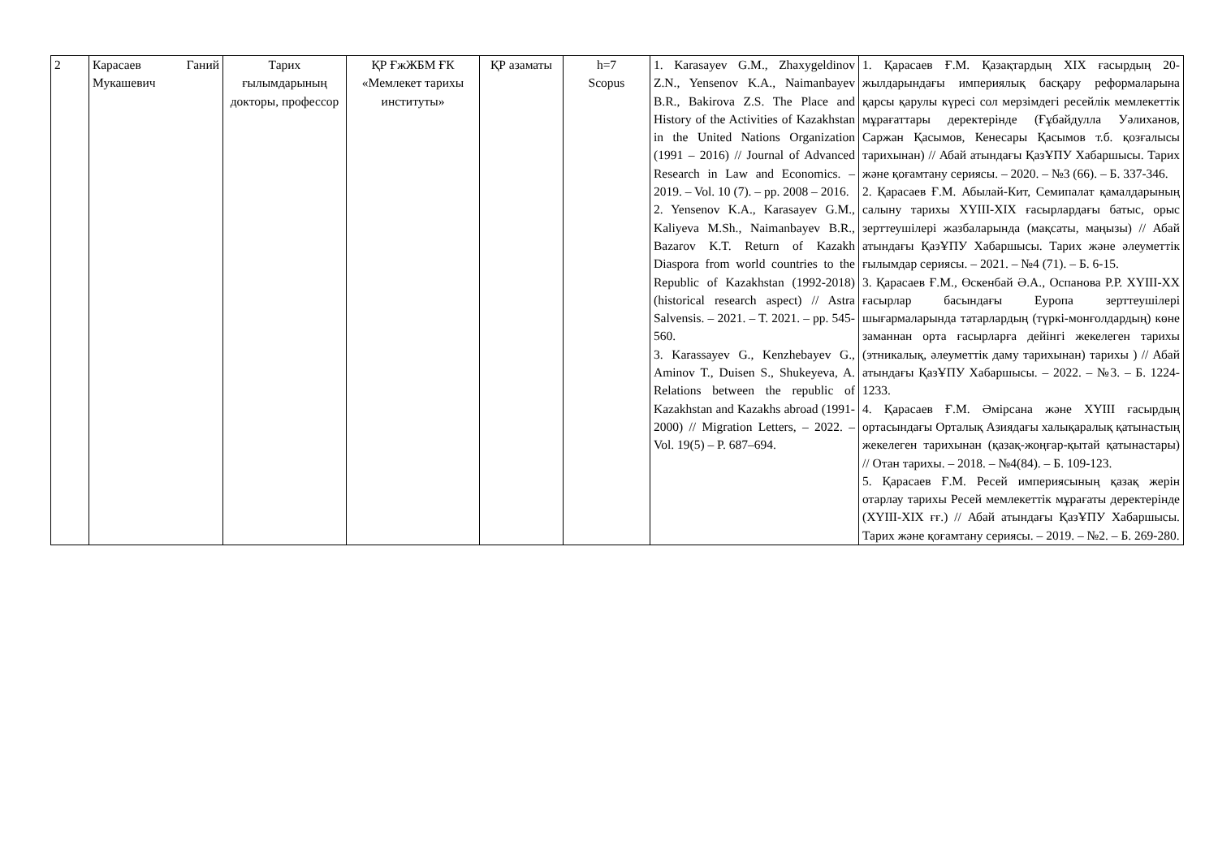| 2 | Карасаев Ганий Мукашевич | Тарих ғылымдарының докторы, профессор | ҚР ҒжЖБМ ҒК «Мемлекет тарихы институты» | ҚР азаматы | h=7 Scopus | 1. Karasayev G.M., Zhaxygeldinov Z.N., Yensenov K.A., Naimanbayev B.R., Bakirova Z.S. The Place and History of the Activities of Kazakhstan in the United Nations Organization (1991 – 2016) // Journal of Advanced Research in Law and Economics. – 2019. – Vol. 10 (7). – pp. 2008 – 2016. 2. Yensenov K.A., Karasayev G.M., Kaliyeva M.Sh., Naimanbayev B.R., Bazarov K.T. Return of Kazakh Diaspora from world countries to the Republic of Kazakhstan (1992-2018) (historical research aspect) // Astra Salvensis. – 2021. – T. 2021. – pp. 545-560. 3. Karassayev G., Kenzhebayev G., Aminov T., Duisen S., Shukeyeva, A. Relations between the republic of Kazakhstan and Kazakhs abroad (1991-2000) // Migration Letters, – 2022. – Vol. 19(5) – P. 687–694. | 1. Қарасаев Ғ.М. Қазақтардың XIX ғасырдың 20-жылдарындағы империялық басқару реформаларына қарсы қарулы күресі сол мерзімдегі ресейлік мемлекеттік мұрағаттары деректерінде (Ғұбайдулла Уәлиханов, Саржан Қасымов, Кенесары Қасымов т.б. қозғалысы тарихынан) // Абай атындағы ҚазҰПУ Хабаршысы. Тарих және қоғамтану сериясы. – 2020. – №3 (66). – Б. 337-346. 2. Қарасаев Ғ.М. Абылай-Кит, Семипалат қамалдарының салыну тарихы XYIII-XIX ғасырлардағы батыс, орыс зерттеушілері жазбаларында (мақсаты, маңызы) // Абай атындағы ҚазҰПУ Хабаршысы. Тарих және әлеуметтік ғылымдар сериясы. – 2021. – №4 (71). – Б. 6-15. 3. Қарасаев Ғ.М., Өскенбай Ә.А., Оспанова Р.Р. XYIII-XX ғасырлар басындағы Еуропа зерттеушілері шығармаларында татарлардың (түркі-монғолдардың) көне заманнан орта ғасырларға дейінгі жекелеген тарихы (этникалық, әлеуметтік даму тарихынан) тарихы ) // Абай атындағы ҚазҰПУ Хабаршысы. – 2022. – №3. – Б. 1224-1233. 4. Қарасаев Ғ.М. Әмірсана және XYIII ғасырдың ортасындағы Орталық Азиядағы халықаралық қатынастың жекелеген тарихынан (қазақ-жоңғар-қытай қатынастары) // Отан тарихы. – 2018. – №4(84). – Б. 109-123. 5. Қарасаев Ғ.М. Ресей империясының қазақ жерін отарлау тарихы Ресей мемлекеттік мұрағаты деректерінде (XYIII-XIX ғғ.) // Абай атындағы ҚазҰПУ Хабаршысы. Тарих және қоғамтану сериясы. – 2019. – №2. – Б. 269-280. |